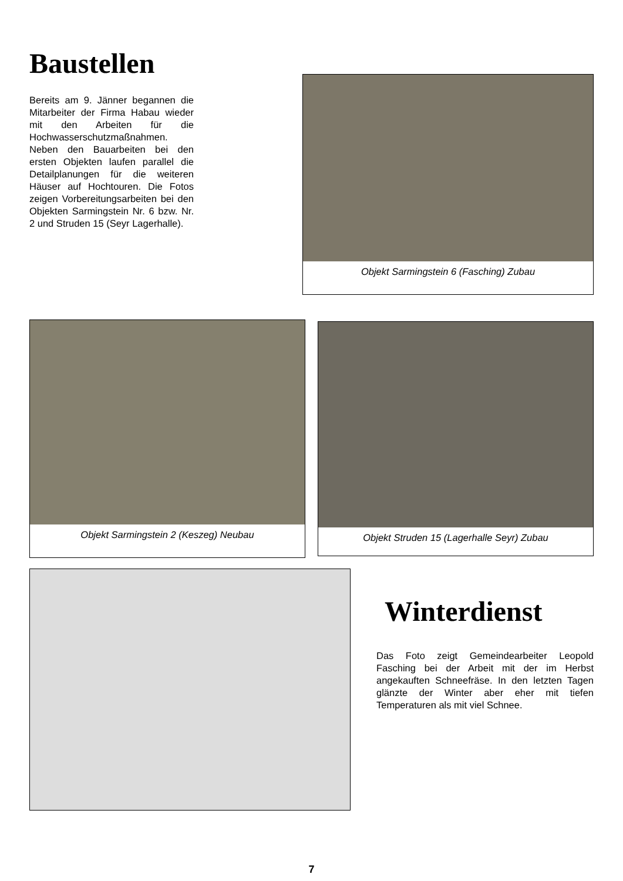Baustellen
Bereits am 9. Jänner begannen die Mitarbeiter der Firma Habau wieder mit den Arbeiten für die Hochwasserschutzmaßnahmen. Neben den Bauarbeiten bei den ersten Objekten laufen parallel die Detailplanungen für die weiteren Häuser auf Hochtouren. Die Fotos zeigen Vorbereitungsarbeiten bei den Objekten Sarmingstein Nr. 6 bzw. Nr. 2 und Struden 15 (Seyr Lagerhalle).
Objekt Sarmingstein 6 (Fasching) Zubau
Objekt Sarmingstein 2 (Keszeg) Neubau
Objekt Struden 15 (Lagerhalle Seyr) Zubau
Winterdienst
Das Foto zeigt Gemeindearbeiter Leopold Fasching bei der Arbeit mit der im Herbst angekauften Schneefräse. In den letzten Tagen glänzte der Winter aber eher mit tiefen Temperaturen als mit viel Schnee.
7